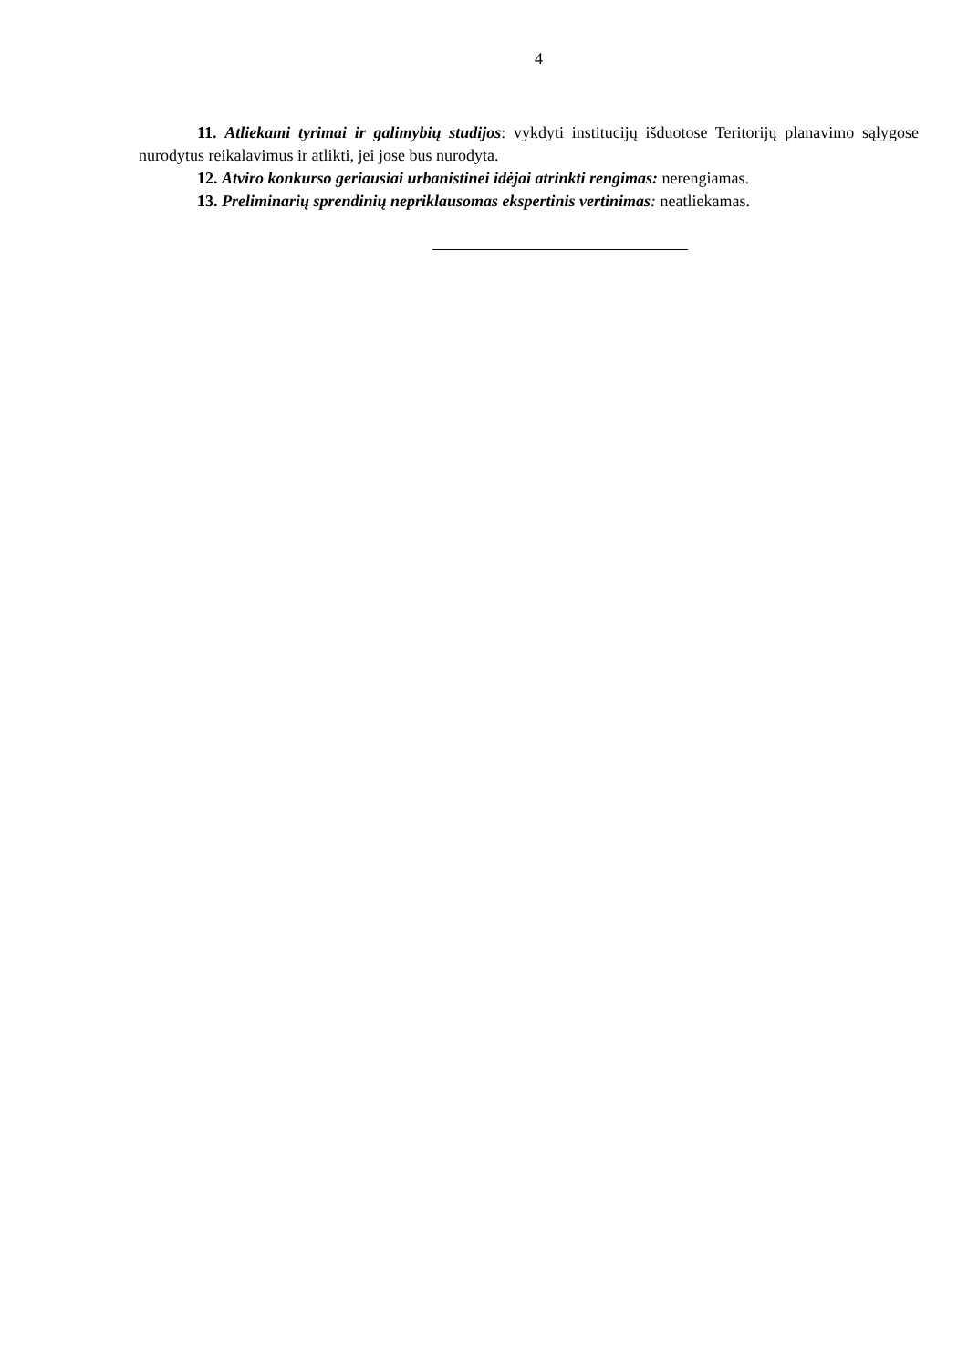4
11. Atliekami tyrimai ir galimybių studijos: vykdyti institucijų išduotose Teritorijų planavimo sąlygose nurodytus reikalavimus ir atlikti, jei jose bus nurodyta.
12. Atviro konkurso geriausiai urbanistinei idėjai atrinkti rengimas: nerengiamas.
13. Preliminarių sprendinių nepriklausomas ekspertinis vertinimas: neatliekamas.